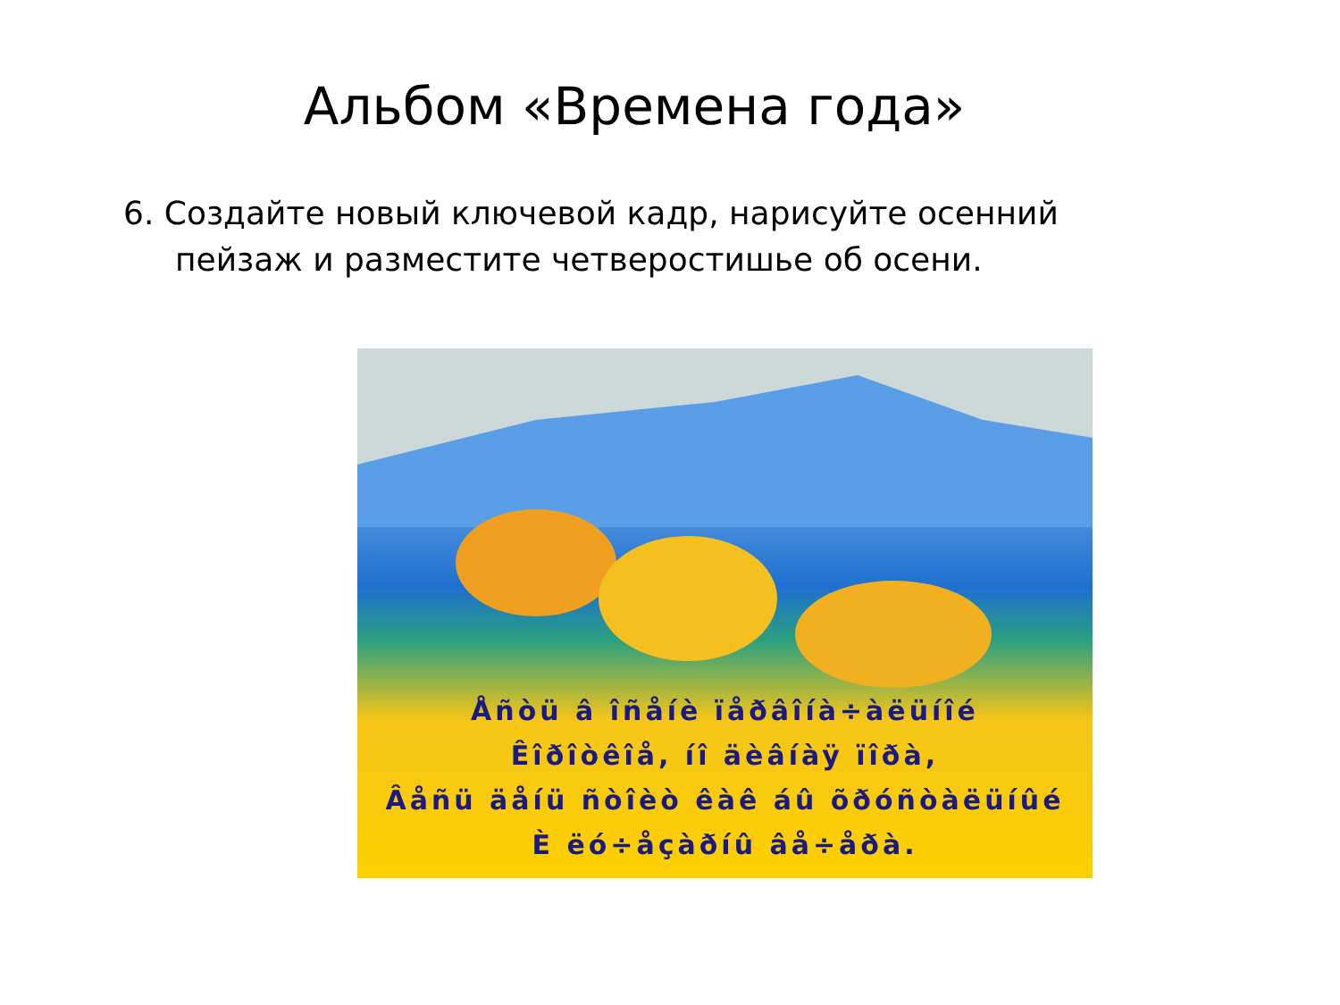Альбом «Времена года»
6. Создайте новый ключевой кадр, нарисуйте осенний пейзаж и разместите четверостишье об осени.
Åñòü â îñåíè ïåðâîíà÷àëüíîé
Êîðîòêîå, íî äèâíàÿ ïîðà,
Âåñü äåíü ñòîèò êàê áû õðóñòàëüíûé
È ëó÷åçàðíû âå÷åðà.